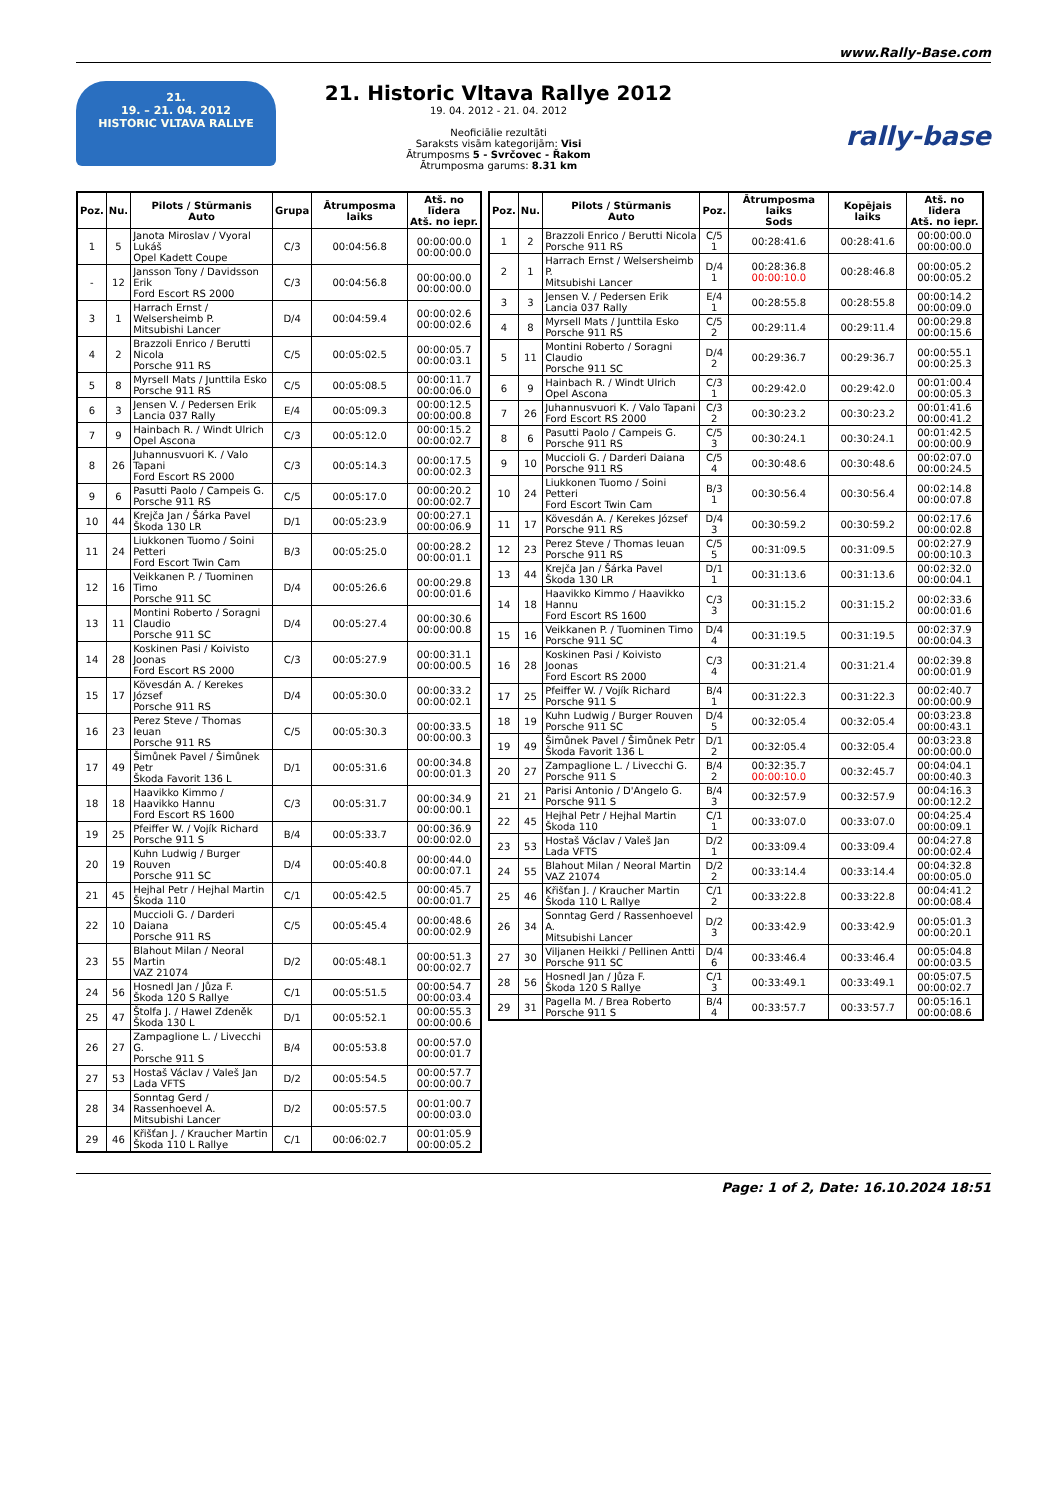www.Rally-Base.com
21.
19. – 21. 04. 2012
HISTORIC VLTAVA RALLYE
21. Historic Vltava Rallye 2012
19. 04. 2012 - 21. 04. 2012
Neoficiālie rezultāti
Saraksts visām kategorijām: Visi
Ātrumposms 5 - Svrčovec - Řakom
Ātrumposma garums: 8.31 km
rally-base
| Poz. | Nu. | Pilots / Stūrmanis Auto | Grupa | Ātrumposma laiks | Atš. no līdera Atš. no iepr. |
| --- | --- | --- | --- | --- | --- |
| 1 | 5 | Janota Miroslav / Vyoral Lukáš Opel Kadett Coupe | C/3 | 00:04:56.8 | 00:00:00.0 00:00:00.0 |
| - | 12 | Jansson Tony / Davidsson Erik Ford Escort RS 2000 | C/3 | 00:04:56.8 | 00:00:00.0 00:00:00.0 |
| 3 | 1 | Harrach Ernst / Welsersheimb P. Mitsubishi Lancer | D/4 | 00:04:59.4 | 00:00:02.6 00:00:02.6 |
| 4 | 2 | Brazzoli Enrico / Berutti Nicola Porsche 911 RS | C/5 | 00:05:02.5 | 00:00:05.7 00:00:03.1 |
| 5 | 8 | Myrsell Mats / Junttila Esko Porsche 911 RS | C/5 | 00:05:08.5 | 00:00:11.7 00:00:06.0 |
| 6 | 3 | Jensen V. / Pedersen Erik Lancia 037 Rally | E/4 | 00:05:09.3 | 00:00:12.5 00:00:00.8 |
| 7 | 9 | Hainbach R. / Windt Ulrich Opel Ascona | C/3 | 00:05:12.0 | 00:00:15.2 00:00:02.7 |
| 8 | 26 | Juhannusvuori K. / Valo Tapani Ford Escort RS 2000 | C/3 | 00:05:14.3 | 00:00:17.5 00:00:02.3 |
| 9 | 6 | Pasutti Paolo / Campeis G. Porsche 911 RS | C/5 | 00:05:17.0 | 00:00:20.2 00:00:02.7 |
| 10 | 44 | Krejča Jan / Šárka Pavel Škoda 130 LR | D/1 | 00:05:23.9 | 00:00:27.1 00:00:06.9 |
| 11 | 24 | Liukkonen Tuomo / Soini Petteri Ford Escort Twin Cam | B/3 | 00:05:25.0 | 00:00:28.2 00:00:01.1 |
| 12 | 16 | Veikkanen P. / Tuominen Timo Porsche 911 SC | D/4 | 00:05:26.6 | 00:00:29.8 00:00:01.6 |
| 13 | 11 | Montini Roberto / Soragni Claudio Porsche 911 SC | D/4 | 00:05:27.4 | 00:00:30.6 00:00:00.8 |
| 14 | 28 | Koskinen Pasi / Koivisto Joonas Ford Escort RS 2000 | C/3 | 00:05:27.9 | 00:00:31.1 00:00:00.5 |
| 15 | 17 | Kövesdán A. / Kerekes József Porsche 911 RS | D/4 | 00:05:30.0 | 00:00:33.2 00:00:02.1 |
| 16 | 23 | Perez Steve / Thomas Ieuan Porsche 911 RS | C/5 | 00:05:30.3 | 00:00:33.5 00:00:00.3 |
| 17 | 49 | Šimůnek Pavel / Šimůnek Petr Škoda Favorit 136 L | D/1 | 00:05:31.6 | 00:00:34.8 00:00:01.3 |
| 18 | 18 | Haavikko Kimmo / Haavikko Hannu Ford Escort RS 1600 | C/3 | 00:05:31.7 | 00:00:34.9 00:00:00.1 |
| 19 | 25 | Pfeiffer W. / Vojík Richard Porsche 911 S | B/4 | 00:05:33.7 | 00:00:36.9 00:00:02.0 |
| 20 | 19 | Kuhn Ludwig / Burger Rouven Porsche 911 SC | D/4 | 00:05:40.8 | 00:00:44.0 00:00:07.1 |
| 21 | 45 | Hejhal Petr / Hejhal Martin Škoda 110 | C/1 | 00:05:42.5 | 00:00:45.7 00:00:01.7 |
| 22 | 10 | Muccioli G. / Darderi Daiana Porsche 911 RS | C/5 | 00:05:45.4 | 00:00:48.6 00:00:02.9 |
| 23 | 55 | Blahout Milan / Neoral Martin VAZ 21074 | D/2 | 00:05:48.1 | 00:00:51.3 00:00:02.7 |
| 24 | 56 | Hosnedl Jan / Jůza F. Škoda 120 S Rallye | C/1 | 00:05:51.5 | 00:00:54.7 00:00:03.4 |
| 25 | 47 | Štolfa J. / Hawel Zdeněk Škoda 130 L | D/1 | 00:05:52.1 | 00:00:55.3 00:00:00.6 |
| 26 | 27 | Zampaglione L. / Livecchi G. Porsche 911 S | B/4 | 00:05:53.8 | 00:00:57.0 00:00:01.7 |
| 27 | 53 | Hostaš Václav / Valeš Jan Lada VFTS | D/2 | 00:05:54.5 | 00:00:57.7 00:00:00.7 |
| 28 | 34 | Sonntag Gerd / Rassenhoevel A. Mitsubishi Lancer | D/2 | 00:05:57.5 | 00:01:00.7 00:00:03.0 |
| 29 | 46 | Křišťan J. / Kraucher Martin Škoda 110 L Rallye | C/1 | 00:06:02.7 | 00:01:05.9 00:00:05.2 |
| Poz. | Nu. | Pilots / Stūrmanis Auto | Poz. | Ātrumposma laiks Sods | Kopējais laiks | Atš. no līdera Atš. no iepr. |
| --- | --- | --- | --- | --- | --- | --- |
| 1 | 2 | Brazzoli Enrico / Berutti Nicola Porsche 911 RS | C/5 1 | 00:28:41.6 | 00:28:41.6 | 00:00:00.0 00:00:00.0 |
| 2 | 1 | Harrach Ernst / Welsersheimb P. Mitsubishi Lancer | D/4 1 | 00:28:36.8 00:00:10.0 | 00:28:46.8 | 00:00:05.2 00:00:05.2 |
| 3 | 3 | Jensen V. / Pedersen Erik Lancia 037 Rally | E/4 1 | 00:28:55.8 | 00:28:55.8 | 00:00:14.2 00:00:09.0 |
| 4 | 8 | Myrsell Mats / Junttila Esko Porsche 911 RS | C/5 2 | 00:29:11.4 | 00:29:11.4 | 00:00:29.8 00:00:15.6 |
| 5 | 11 | Montini Roberto / Soragni Claudio Porsche 911 SC | D/4 2 | 00:29:36.7 | 00:29:36.7 | 00:00:55.1 00:00:25.3 |
| 6 | 9 | Hainbach R. / Windt Ulrich Opel Ascona | C/3 1 | 00:29:42.0 | 00:29:42.0 | 00:01:00.4 00:00:05.3 |
| 7 | 26 | Juhannusvuori K. / Valo Tapani Ford Escort RS 2000 | C/3 2 | 00:30:23.2 | 00:30:23.2 | 00:01:41.6 00:00:41.2 |
| 8 | 6 | Pasutti Paolo / Campeis G. Porsche 911 RS | C/5 3 | 00:30:24.1 | 00:30:24.1 | 00:01:42.5 00:00:00.9 |
| 9 | 10 | Muccioli G. / Darderi Daiana Porsche 911 RS | C/5 4 | 00:30:48.6 | 00:30:48.6 | 00:02:07.0 00:00:24.5 |
| 10 | 24 | Liukkonen Tuomo / Soini Petteri Ford Escort Twin Cam | B/3 1 | 00:30:56.4 | 00:30:56.4 | 00:02:14.8 00:00:07.8 |
| 11 | 17 | Kövesdán A. / Kerekes József Porsche 911 RS | D/4 3 | 00:30:59.2 | 00:30:59.2 | 00:02:17.6 00:00:02.8 |
| 12 | 23 | Perez Steve / Thomas Ieuan Porsche 911 RS | C/5 5 | 00:31:09.5 | 00:31:09.5 | 00:02:27.9 00:00:10.3 |
| 13 | 44 | Krejča Jan / Šárka Pavel Škoda 130 LR | D/1 1 | 00:31:13.6 | 00:31:13.6 | 00:02:32.0 00:00:04.1 |
| 14 | 18 | Haavikko Kimmo / Haavikko Hannu Ford Escort RS 1600 | C/3 3 | 00:31:15.2 | 00:31:15.2 | 00:02:33.6 00:00:01.6 |
| 15 | 16 | Veikkanen P. / Tuominen Timo Porsche 911 SC | D/4 4 | 00:31:19.5 | 00:31:19.5 | 00:02:37.9 00:00:04.3 |
| 16 | 28 | Koskinen Pasi / Koivisto Joonas Ford Escort RS 2000 | C/3 4 | 00:31:21.4 | 00:31:21.4 | 00:02:39.8 00:00:01.9 |
| 17 | 25 | Pfeiffer W. / Vojík Richard Porsche 911 S | B/4 1 | 00:31:22.3 | 00:31:22.3 | 00:02:40.7 00:00:00.9 |
| 18 | 19 | Kuhn Ludwig / Burger Rouven Porsche 911 SC | D/4 5 | 00:32:05.4 | 00:32:05.4 | 00:03:23.8 00:00:43.1 |
| 19 | 49 | Šimůnek Pavel / Šimůnek Petr Škoda Favorit 136 L | D/1 2 | 00:32:05.4 | 00:32:05.4 | 00:03:23.8 00:00:00.0 |
| 20 | 27 | Zampaglione L. / Livecchi G. Porsche 911 S | B/4 2 | 00:32:35.7 00:00:10.0 | 00:32:45.7 | 00:04:04.1 00:00:40.3 |
| 21 | 21 | Parisi Antonio / D'Angelo G. Porsche 911 S | B/4 3 | 00:32:57.9 | 00:32:57.9 | 00:04:16.3 00:00:12.2 |
| 22 | 45 | Hejhal Petr / Hejhal Martin Škoda 110 | C/1 1 | 00:33:07.0 | 00:33:07.0 | 00:04:25.4 00:00:09.1 |
| 23 | 53 | Hostaš Václav / Valeš Jan Lada VFTS | D/2 1 | 00:33:09.4 | 00:33:09.4 | 00:04:27.8 00:00:02.4 |
| 24 | 55 | Blahout Milan / Neoral Martin VAZ 21074 | D/2 2 | 00:33:14.4 | 00:33:14.4 | 00:04:32.8 00:00:05.0 |
| 25 | 46 | Křišťan J. / Kraucher Martin Škoda 110 L Rallye | C/1 2 | 00:33:22.8 | 00:33:22.8 | 00:04:41.2 00:00:08.4 |
| 26 | 34 | Sonntag Gerd / Rassenhoevel A. Mitsubishi Lancer | D/2 3 | 00:33:42.9 | 00:33:42.9 | 00:05:01.3 00:00:20.1 |
| 27 | 30 | Viljanen Heikki / Pellinen Antti Porsche 911 SC | D/4 6 | 00:33:46.4 | 00:33:46.4 | 00:05:04.8 00:00:03.5 |
| 28 | 56 | Hosnedl Jan / Jůza F. Škoda 120 S Rallye | C/1 3 | 00:33:49.1 | 00:33:49.1 | 00:05:07.5 00:00:02.7 |
| 29 | 31 | Pagella M. / Brea Roberto Porsche 911 S | B/4 4 | 00:33:57.7 | 00:33:57.7 | 00:05:16.1 00:00:08.6 |
Page: 1 of 2, Date: 16.10.2024 18:51